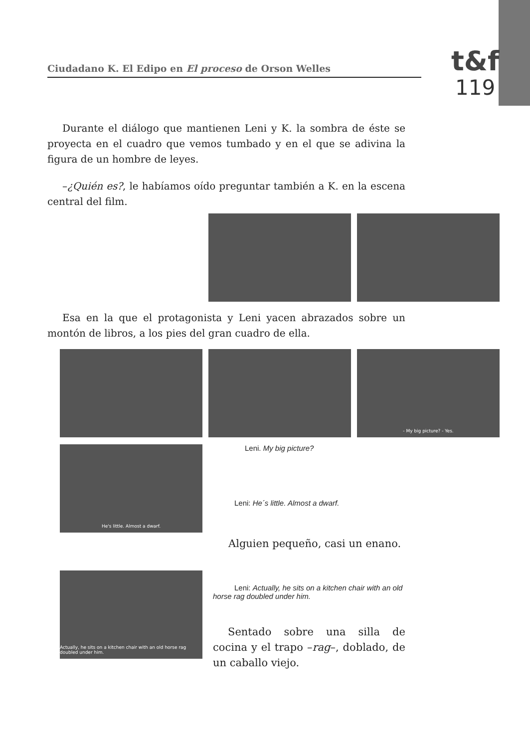Ciudadano K. El Edipo en El proceso de Orson Welles
t&f
119
Durante el diálogo que mantienen Leni y K. la sombra de éste se proyecta en el cuadro que vemos tumbado y en el que se adivina la figura de un hombre de leyes.
–¿Quién es?, le habíamos oído preguntar también a K. en la escena central del film.
Esa en la que el protagonista y Leni yacen abrazados sobre un montón de libros, a los pies del gran cuadro de ella.
- My big picture? - Yes.
He's little. Almost a dwarf. Leni. My big picture?
Leni: He´s little. Almost a dwarf.
Alguien pequeño, casi un enano.
Actually, he sits on a kitchen chair with an old horse rag doubled under him.
Leni: Actually, he sits on a kitchen chair with an old horse rag doubled under him.
Sentado sobre una silla de cocina y el trapo –rag–, doblado, de un caballo viejo.